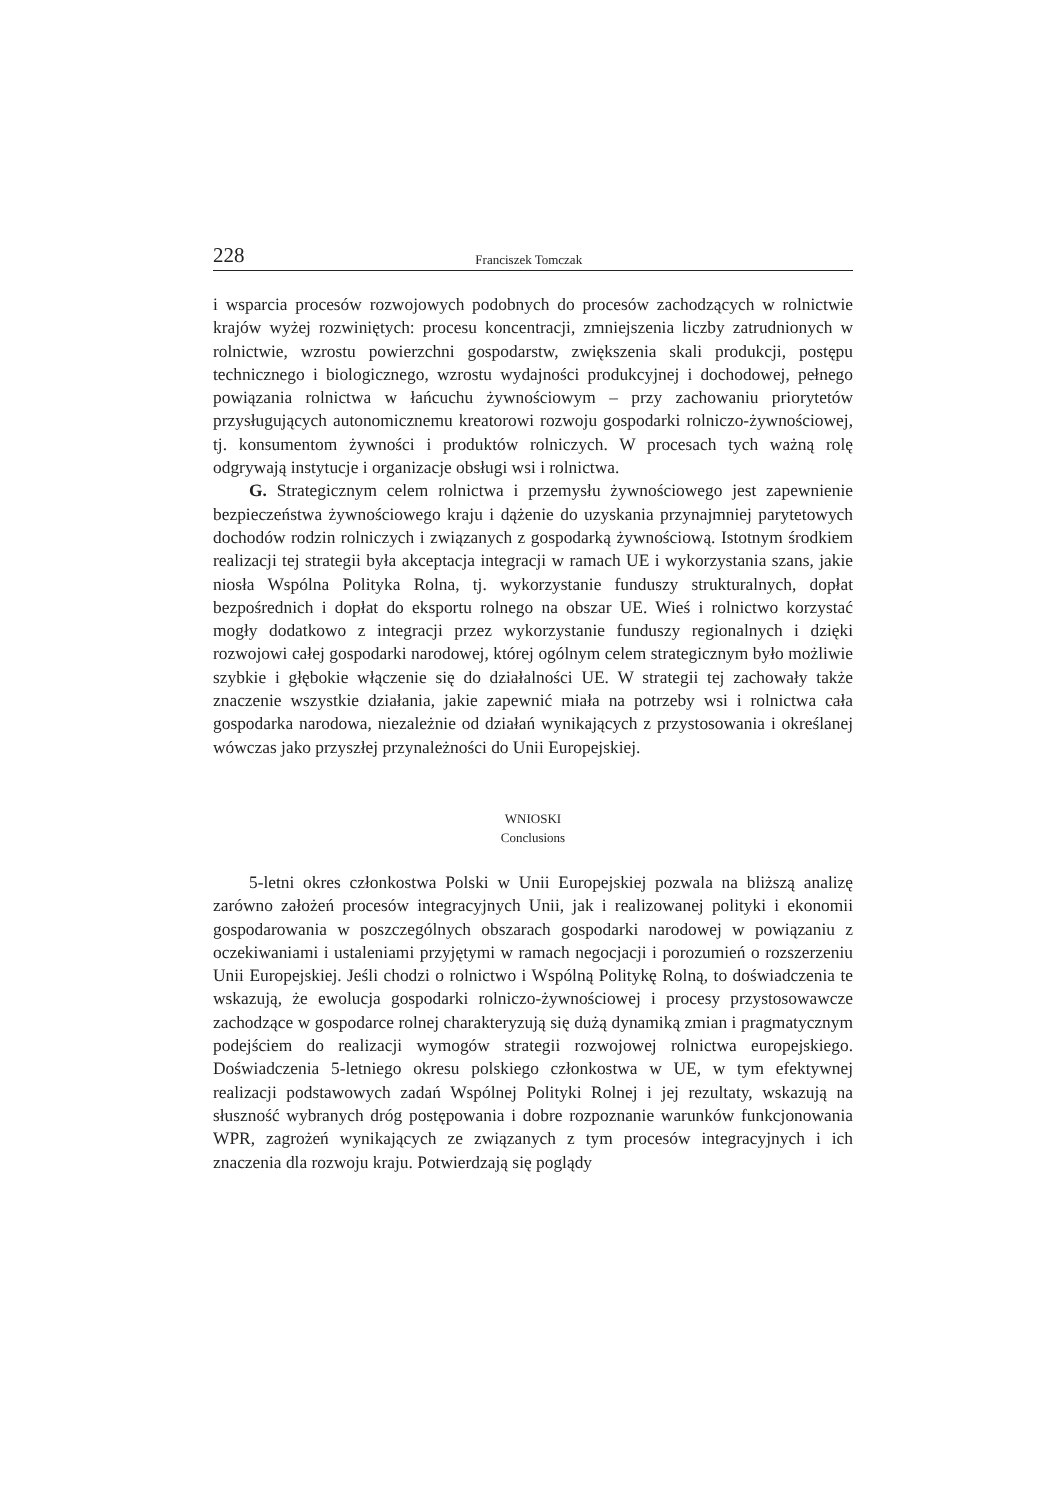228 Franciszek Tomczak
i wsparcia procesów rozwojowych podobnych do procesów zachodzących w rolnictwie krajów wyżej rozwiniętych: procesu koncentracji, zmniejszenia liczby zatrudnionych w rolnictwie, wzrostu powierzchni gospodarstw, zwiększenia skali produkcji, postępu technicznego i biologicznego, wzrostu wydajności produkcyjnej i dochodowej, pełnego powiązania rolnictwa w łańcuchu żywnościowym – przy zachowaniu priorytetów przysługujących autonomicznemu kreatorowi rozwoju gospodarki rolniczo-żywnościowej, tj. konsumentom żywności i produktów rolniczych. W procesach tych ważną rolę odgrywają instytucje i organizacje obsługi wsi i rolnictwa.
G. Strategicznym celem rolnictwa i przemysłu żywnościowego jest zapewnienie bezpieczeństwa żywnościowego kraju i dążenie do uzyskania przynajmniej parytetowych dochodów rodzin rolniczych i związanych z gospodarką żywnościową. Istotnym środkiem realizacji tej strategii była akceptacja integracji w ramach UE i wykorzystania szans, jakie niosła Wspólna Polityka Rolna, tj. wykorzystanie funduszy strukturalnych, dopłat bezpośrednich i dopłat do eksportu rolnego na obszar UE. Wieś i rolnictwo korzystać mogły dodatkowo z integracji przez wykorzystanie funduszy regionalnych i dzięki rozwojowi całej gospodarki narodowej, której ogólnym celem strategicznym było możliwie szybkie i głębokie włączenie się do działalności UE. W strategii tej zachowały także znaczenie wszystkie działania, jakie zapewnić miała na potrzeby wsi i rolnictwa cała gospodarka narodowa, niezależnie od działań wynikających z przystosowania i określanej wówczas jako przyszłej przynależności do Unii Europejskiej.
WNIOSKI
Conclusions
5-letni okres członkostwa Polski w Unii Europejskiej pozwala na bliższą analizę zarówno założeń procesów integracyjnych Unii, jak i realizowanej polityki i ekonomii gospodarowania w poszczególnych obszarach gospodarki narodowej w powiązaniu z oczekiwaniami i ustaleniami przyjętymi w ramach negocjacji i porozumień o rozszerzeniu Unii Europejskiej. Jeśli chodzi o rolnictwo i Wspólną Politykę Rolną, to doświadczenia te wskazują, że ewolucja gospodarki rolniczo-żywnościowej i procesy przystosowawcze zachodzące w gospodarce rolnej charakteryzują się dużą dynamiką zmian i pragmatycznym podejściem do realizacji wymogów strategii rozwojowej rolnictwa europejskiego. Doświadczenia 5-letniego okresu polskiego członkostwa w UE, w tym efektywnej realizacji podstawowych zadań Wspólnej Polityki Rolnej i jej rezultaty, wskazują na słuszność wybranych dróg postępowania i dobre rozpoznanie warunków funkcjonowania WPR, zagrożeń wynikających ze związanych z tym procesów integracyjnych i ich znaczenia dla rozwoju kraju. Potwierdzają się poglądy